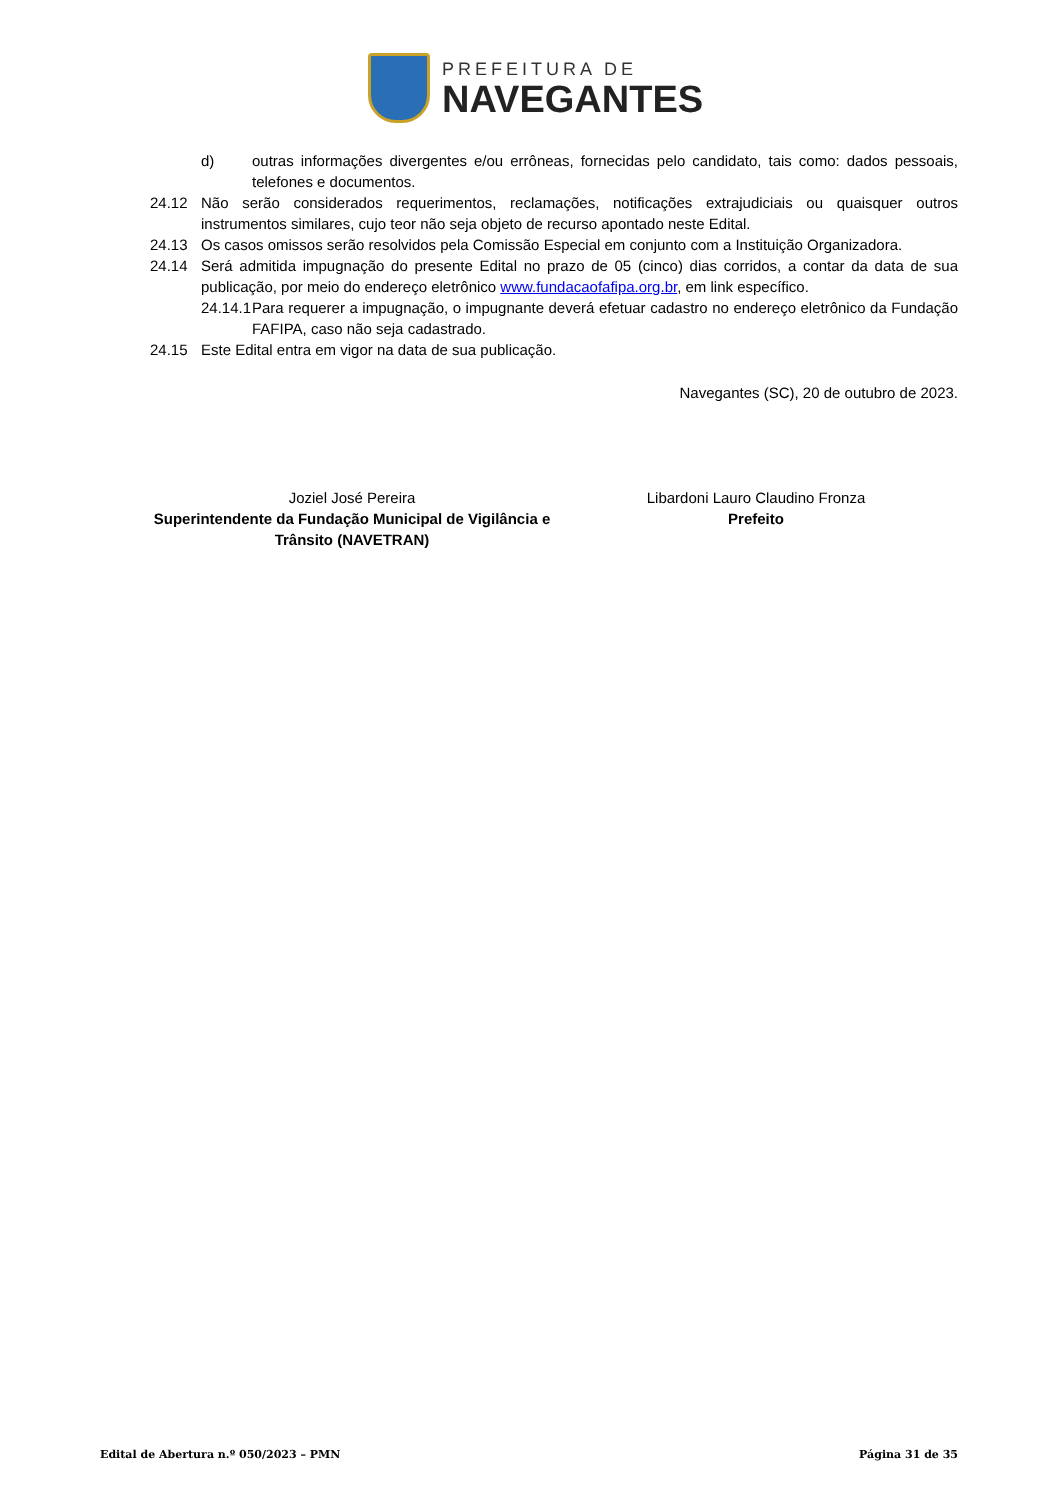PREFEITURA DE
NAVEGANTES
d) outras informações divergentes e/ou errôneas, fornecidas pelo candidato, tais como: dados pessoais, telefones e documentos.
24.12 Não serão considerados requerimentos, reclamações, notificações extrajudiciais ou quaisquer outros instrumentos similares, cujo teor não seja objeto de recurso apontado neste Edital.
24.13 Os casos omissos serão resolvidos pela Comissão Especial em conjunto com a Instituição Organizadora.
24.14 Será admitida impugnação do presente Edital no prazo de 05 (cinco) dias corridos, a contar da data de sua publicação, por meio do endereço eletrônico www.fundacaofafipa.org.br, em link específico.
24.14.1
Para requerer a impugnação, o impugnante deverá efetuar cadastro no endereço eletrônico da Fundação FAFIPA, caso não seja cadastrado.
24.15 Este Edital entra em vigor na data de sua publicação.
Navegantes (SC), 20 de outubro de 2023.
Joziel José Pereira
Superintendente da Fundação Municipal de Vigilância e Trânsito (NAVETRAN)
Libardoni Lauro Claudino Fronza
Prefeito
Edital de Abertura n.º 050/2023 – PMN Página 31 de 35